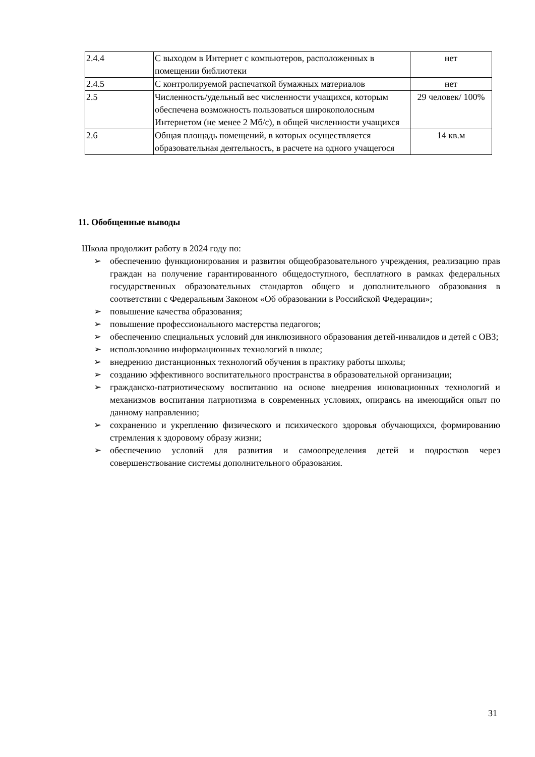| 2.4.4 | С выходом в Интернет с компьютеров, расположенных в помещении библиотеки | нет |
| 2.4.5 | С контролируемой распечаткой бумажных материалов | нет |
| 2.5 | Численность/удельный вес численности учащихся, которым обеспечена возможность пользоваться широкополосным Интернетом (не менее 2 Мб/с), в общей численности учащихся | 29 человек/ 100% |
| 2.6 | Общая площадь помещений, в которых осуществляется образовательная деятельность, в расчете на одного учащегося | 14 кв.м |
11. Обобщенные выводы
Школа продолжит работу в 2024 году по:
➢ обеспечению функционирования и развития общеобразовательного учреждения, реализацию прав граждан на получение гарантированного общедоступного, бесплатного в рамках федеральных государственных образовательных стандартов общего и дополнительного образования в соответствии с Федеральным Законом «Об образовании в Российской Федерации»;
➢ повышение качества образования;
➢ повышение профессионального мастерства педагогов;
➢ обеспечению специальных условий для инклюзивного образования детей-инвалидов и детей с ОВЗ;
➢ использованию информационных технологий в школе;
➢ внедрению дистанционных технологий обучения в практику работы школы;
➢ созданию эффективного воспитательного пространства в образовательной организации;
➢ гражданско-патриотическому воспитанию на основе внедрения инновационных технологий и механизмов воспитания патриотизма в современных условиях, опираясь на имеющийся опыт по данному направлению;
➢ сохранению и укреплению физического и психического здоровья обучающихся, формированию стремления к здоровому образу жизни;
➢ обеспечению условий для развития и самоопределения детей и подростков через совершенствование системы дополнительного образования.
31